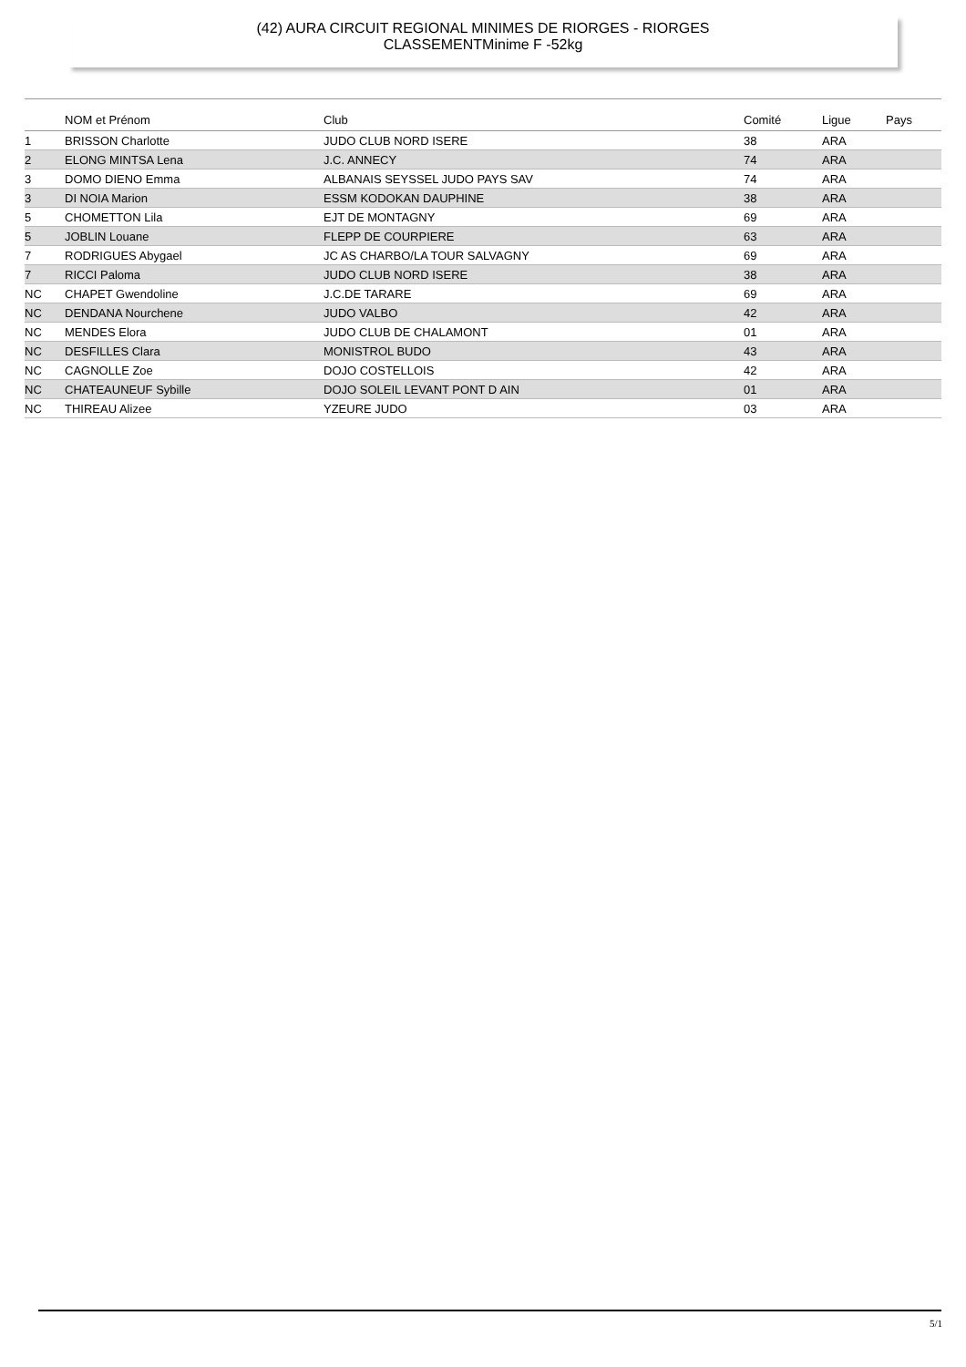(42) AURA CIRCUIT REGIONAL MINIMES DE RIORGES - RIORGES
CLASSEMENTMinime F -52kg
| | NOM et Prénom | Club | Comité | Ligue | Pays |
| --- | --- | --- | --- | --- | --- |
| 1 | BRISSON Charlotte | JUDO CLUB NORD ISERE | 38 | ARA | |
| 2 | ELONG MINTSA Lena | J.C. ANNECY | 74 | ARA | |
| 3 | DOMO DIENO Emma | ALBANAIS SEYSSEL JUDO PAYS SAV | 74 | ARA | |
| 3 | DI NOIA Marion | ESSM KODOKAN DAUPHINE | 38 | ARA | |
| 5 | CHOMETTON Lila | EJT DE MONTAGNY | 69 | ARA | |
| 5 | JOBLIN Louane | FLEPP DE COURPIERE | 63 | ARA | |
| 7 | RODRIGUES Abygael | JC AS CHARBO/LA TOUR SALVAGNY | 69 | ARA | |
| 7 | RICCI Paloma | JUDO CLUB NORD ISERE | 38 | ARA | |
| NC | CHAPET Gwendoline | J.C.DE TARARE | 69 | ARA | |
| NC | DENDANA Nourchene | JUDO VALBO | 42 | ARA | |
| NC | MENDES Elora | JUDO CLUB DE CHALAMONT | 01 | ARA | |
| NC | DESFILLES Clara | MONISTROL BUDO | 43 | ARA | |
| NC | CAGNOLLE Zoe | DOJO COSTELLOIS | 42 | ARA | |
| NC | CHATEAUNEUF Sybille | DOJO SOLEIL LEVANT PONT D AIN | 01 | ARA | |
| NC | THIREAU Alizee | YZEURE JUDO | 03 | ARA | |
5/1